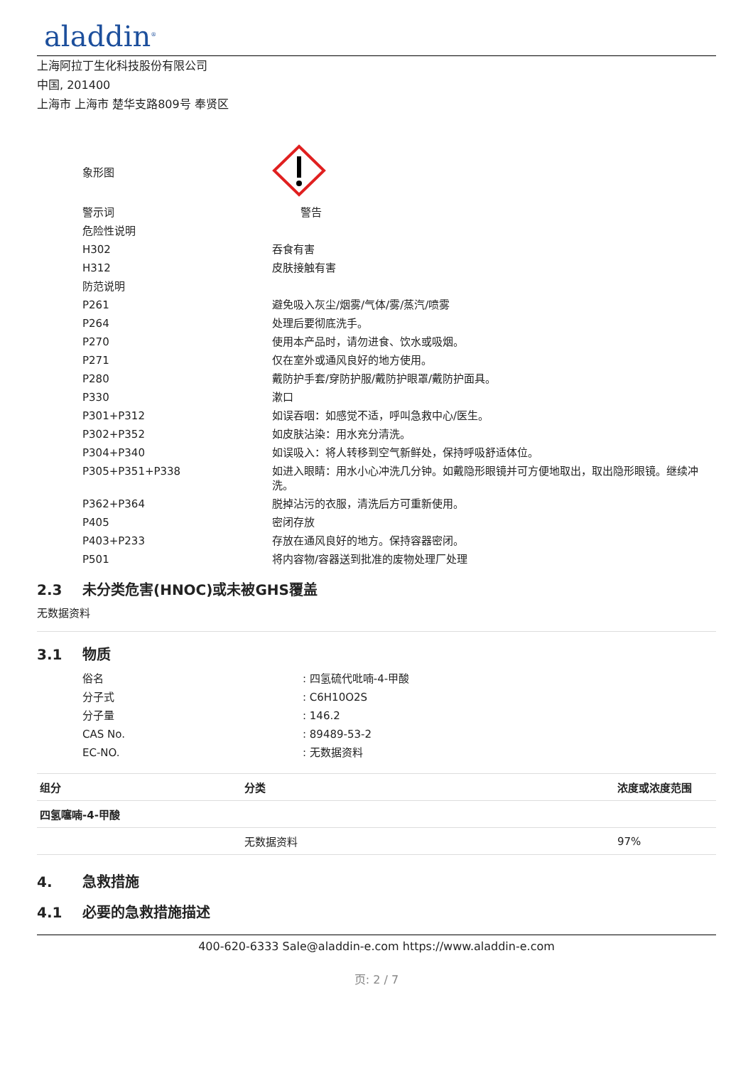aladdin<sup>®</sup>
上海阿拉丁生化科技股份有限公司
中国, 201400
上海市 上海市 楚华支路809号 奉贤区
| 象形图 | |
| 警示词 | 警告 |
| 危险性说明 | |
| H302 | 吞食有害 |
| H312 | 皮肤接触有害 |
| 防范说明 | |
| P261 | 避免吸入灰尘/烟雾/气体/雾/蒸汽/喷雾 |
| P264 | 处理后要彻底洗手。 |
| P270 | 使用本产品时，请勿进食、饮水或吸烟。 |
| P271 | 仅在室外或通风良好的地方使用。 |
| P280 | 戴防护手套/穿防护服/戴防护眼罩/戴防护面具。 |
| P330 | 漱口 |
| P301+P312 | 如误吞咽：如感觉不适，呼叫急救中心/医生。 |
| P302+P352 | 如皮肤沾染：用水充分清洗。 |
| P304+P340 | 如误吸入：将人转移到空气新鲜处，保持呼吸舒适体位。 |
| P305+P351+P338 | 如进入眼睛：用水小心冲洗几分钟。如戴隐形眼镜并可方便地取出，取出隐形眼镜。继续冲洗。 |
| P362+P364 | 脱掉沾污的衣服，清洗后方可重新使用。 |
| P405 | 密闭存放 |
| P403+P233 | 存放在通风良好的地方。保持容器密闭。 |
| P501 | 将内容物/容器送到批准的废物处理厂处理 |
2.3 未分类危害(HNOC)或未被GHS覆盖
无数据资料
3.1 物质
| 俗名 | : 四氢硫代吡喃-4-甲酸 |
| 分子式 | : C6H10O2S |
| 分子量 | : 146.2 |
| CAS No. | : 89489-53-2 |
| EC-NO. | : 无数据资料 |
| 组分 | 分类 | 浓度或浓度范围 |
| --- | --- | --- |
| 四氢噻喃-4-甲酸 | | |
| | 无数据资料 | 97% |
4. 急救措施
4.1 必要的急救措施描述
400-620-6333 Sale@aladdin-e.com https://www.aladdin-e.com
页: 2 / 7